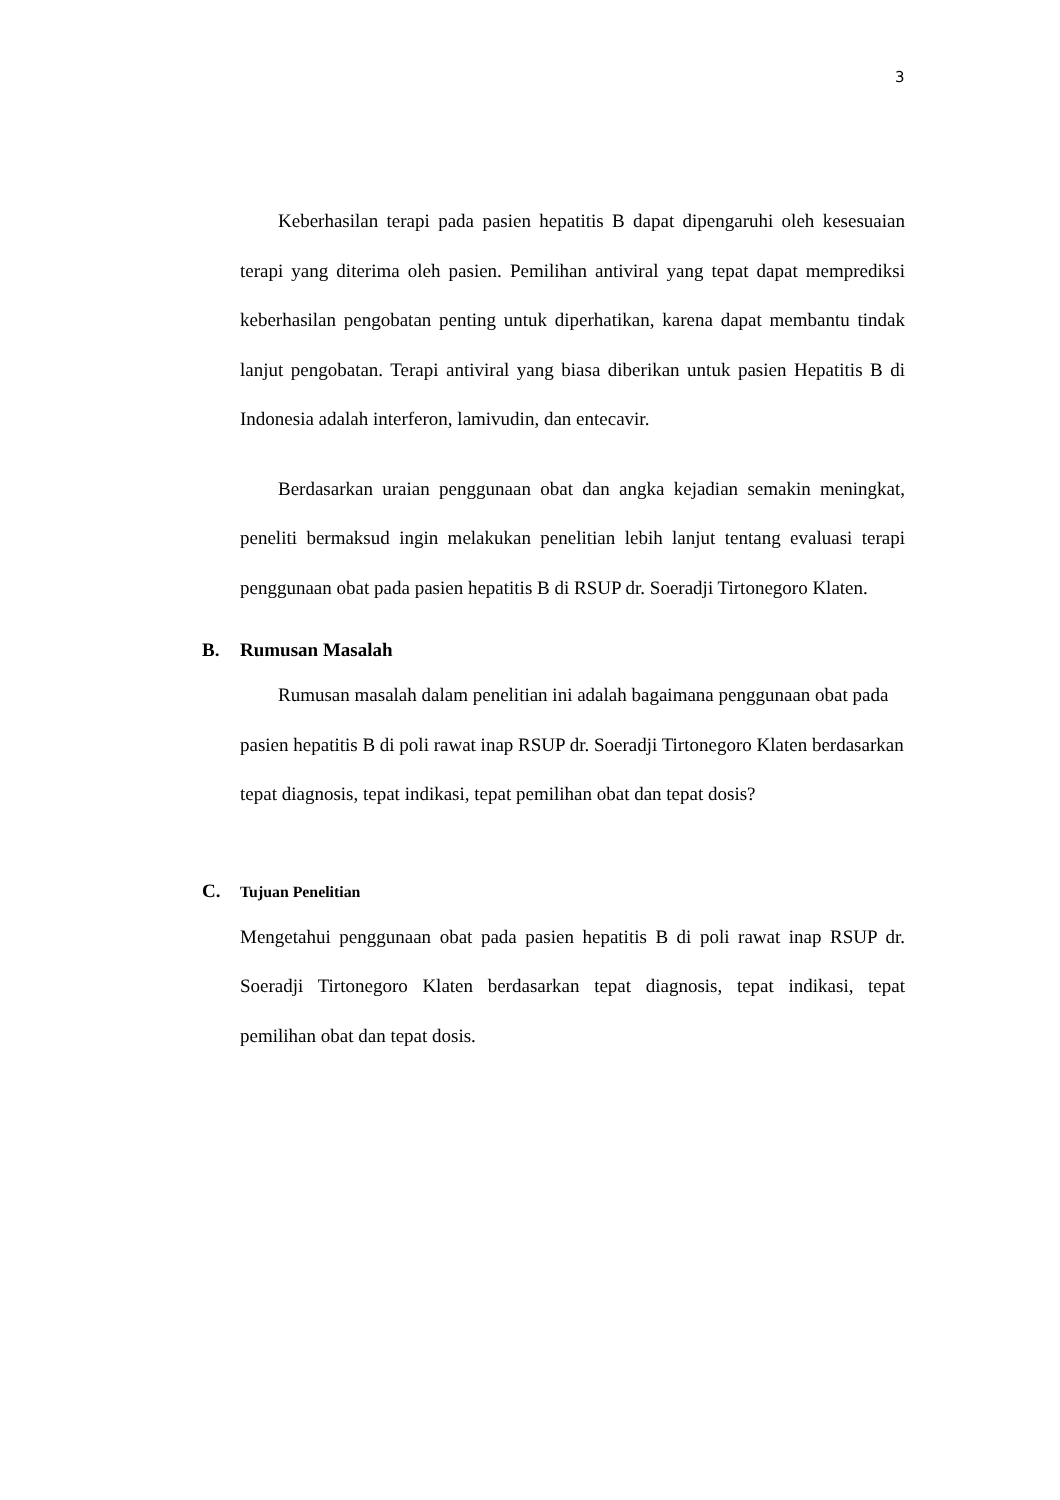3
Keberhasilan terapi pada pasien hepatitis B dapat dipengaruhi oleh kesesuaian terapi yang diterima oleh pasien. Pemilihan antiviral yang tepat dapat memprediksi keberhasilan pengobatan penting untuk diperhatikan, karena dapat membantu tindak lanjut pengobatan. Terapi antiviral yang biasa diberikan untuk pasien Hepatitis B di Indonesia adalah interferon, lamivudin, dan entecavir.
Berdasarkan uraian penggunaan obat dan angka kejadian semakin meningkat, peneliti bermaksud ingin melakukan penelitian lebih lanjut tentang evaluasi terapi penggunaan obat pada pasien hepatitis B di RSUP dr. Soeradji Tirtonegoro Klaten.
B. Rumusan Masalah
Rumusan masalah dalam penelitian ini adalah bagaimana penggunaan obat pada pasien hepatitis B di poli rawat inap RSUP dr. Soeradji Tirtonegoro Klaten berdasarkan tepat diagnosis, tepat indikasi, tepat pemilihan obat dan tepat dosis?
C. Tujuan Penelitian
Mengetahui penggunaan obat pada pasien hepatitis B di poli rawat inap RSUP dr. Soeradji Tirtonegoro Klaten berdasarkan tepat diagnosis, tepat indikasi, tepat pemilihan obat dan tepat dosis.